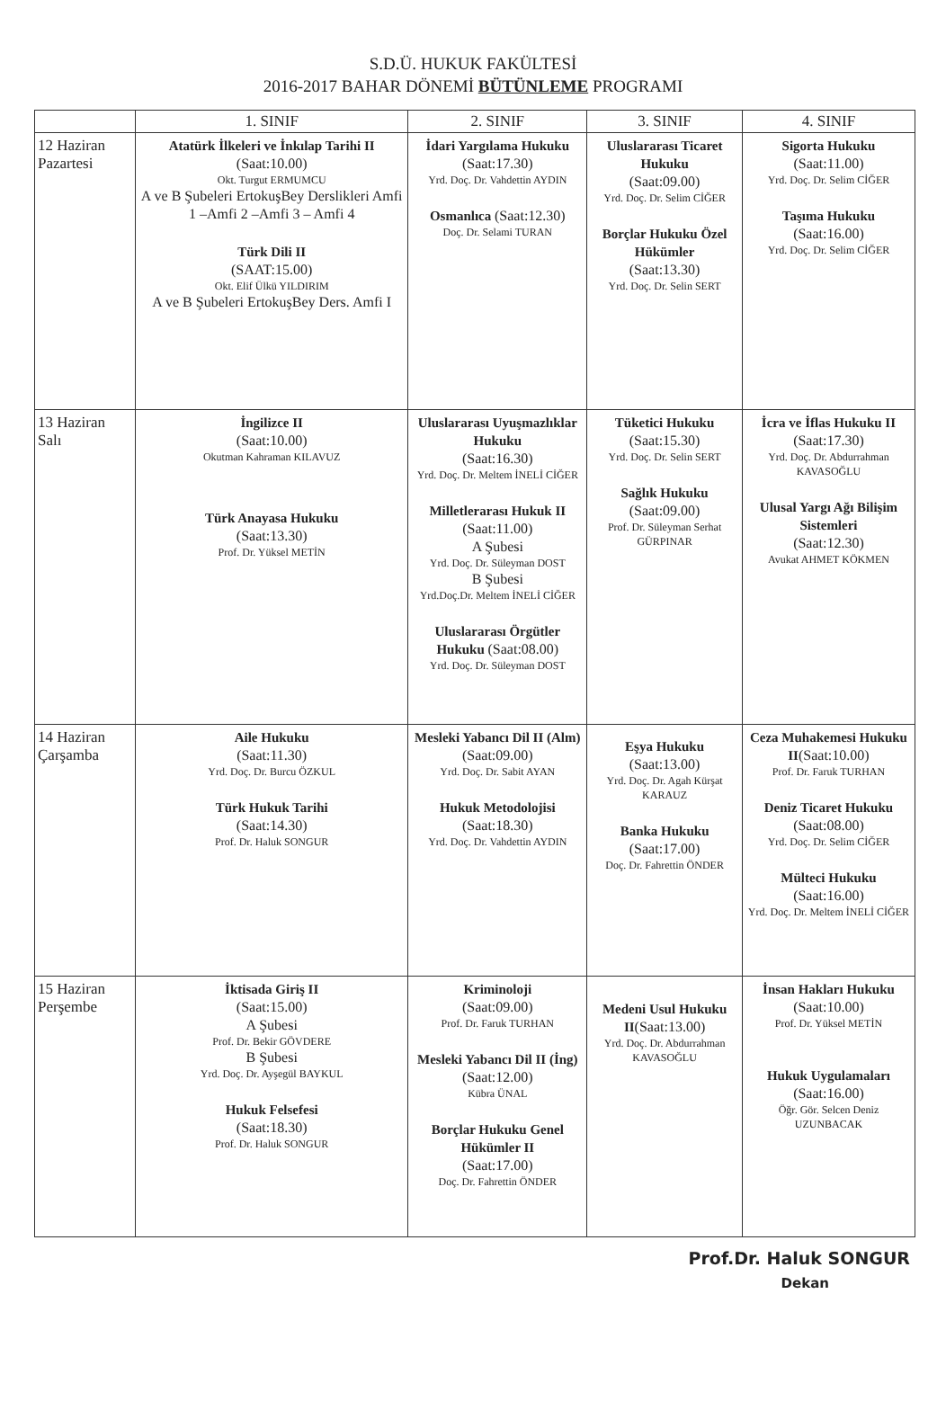S.D.Ü. HUKUK FAKÜLTESİ
2016-2017 BAHAR DÖNEMİ BÜTÜNLEME PROGRAMI
| | 1. SINIF | 2. SINIF | 3. SINIF | 4. SINIF |
| --- | --- | --- | --- | --- |
| 12 Haziran Pazartesi | Atatürk İlkeleri ve İnkılap Tarihi II (Saat:10.00) Okt. Turgut ERMUMCU A ve B Şubeleri ErtokuşBey Derslikleri Amfi 1 –Amfi 2 –Amfi 3 – Amfi 4 Türk Dili II (SAAT:15.00) Okt. Elif Ülkü YILDIRIM A ve B Şubeleri ErtokuşBey Ders. Amfi I | İdari Yargılama Hukuku (Saat:17.30) Yrd. Doç. Dr. Vahdettin AYDIN Osmanlıca (Saat:12.30) Doç. Dr. Selami TURAN | Uluslararası Ticaret Hukuku (Saat:09.00) Yrd. Doç. Dr. Selim CİĞER Borçlar Hukuku Özel Hükümler (Saat:13.30) Yrd. Doç. Dr. Selin SERT | Sigorta Hukuku (Saat:11.00) Yrd. Doç. Dr. Selim CİĞER Taşıma Hukuku (Saat:16.00) Yrd. Doç. Dr. Selim CİĞER |
| 13 Haziran Salı | İngilizce II (Saat:10.00) Okutman Kahraman KILAVUZ Türk Anayasa Hukuku (Saat:13.30) Prof. Dr. Yüksel METİN | Uluslararası Uyuşmazlıklar Hukuku (Saat:16.30) Yrd. Doç. Dr. Meltem İNELİ CİĞER Milletlerarası Hukuk II (Saat:11.00) A Şubesi Yrd. Doç. Dr. Süleyman DOST B Şubesi Yrd.Doç.Dr. Meltem İNELİ CİĞER Uluslararası Örgütler Hukuku (Saat:08.00) Yrd. Doç. Dr. Süleyman DOST | Tüketici Hukuku (Saat:15.30) Yrd. Doç. Dr. Selin SERT Sağlık Hukuku (Saat:09.00) Prof. Dr. Süleyman Serhat GÜRPINAR | İcra ve İflas Hukuku II (Saat:17.30) Yrd. Doç. Dr. Abdurrahman KAVASOĞLU Ulusal Yargı Ağı Bilişim Sistemleri (Saat:12.30) Avukat AHMET KÖKMEN |
| 14 Haziran Çarşamba | Aile Hukuku (Saat:11.30) Yrd. Doç. Dr. Burcu ÖZKUL Türk Hukuk Tarihi (Saat:14.30) Prof. Dr. Haluk SONGUR | Mesleki Yabancı Dil II (Alm) (Saat:09.00) Yrd. Doç. Dr. Sabit AYAN Hukuk Metodolojisi (Saat:18.30) Yrd. Doç. Dr. Vahdettin AYDIN | Eşya Hukuku (Saat:13.00) Yrd. Doç. Dr. Agah Kürşat KARAUZ Banka Hukuku (Saat:17.00) Doç. Dr. Fahrettin ÖNDER | Ceza Muhakemesi Hukuku II (Saat:10.00) Prof. Dr. Faruk TURHAN Deniz Ticaret Hukuku (Saat:08.00) Yrd. Doç. Dr. Selim CİĞER Mülteci Hukuku (Saat:16.00) Yrd. Doç. Dr. Meltem İNELİ CİĞER |
| 15 Haziran Perşembe | İktisada Giriş II (Saat:15.00) A Şubesi Prof. Dr. Bekir GÖVDERE B Şubesi Yrd. Doç. Dr. Ayşegül BAYKUL Hukuk Felsefesi (Saat:18.30) Prof. Dr. Haluk SONGUR | Kriminoloji (Saat:09.00) Prof. Dr. Faruk TURHAN Mesleki Yabancı Dil II (İng) (Saat:12.00) Kübra ÜNAL Borçlar Hukuku Genel Hükümler II (Saat:17.00) Doç. Dr. Fahrettin ÖNDER | Medeni Usul Hukuku II (Saat:13.00) Yrd. Doç. Dr. Abdurrahman KAVASOĞLU | İnsan Hakları Hukuku (Saat:10.00) Prof. Dr. Yüksel METİN Hukuk Uygulamaları (Saat:16.00) Öğr. Gör. Selcen Deniz UZUNBACAK |
Prof.Dr. Haluk SONGUR
Dekan